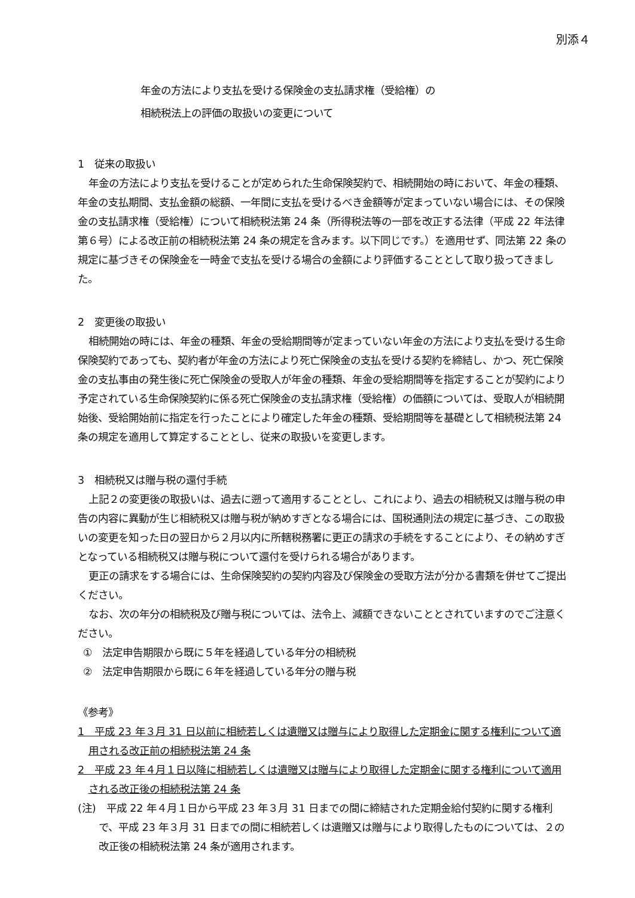別添４
年金の方法により支払を受ける保険金の支払請求権（受給権）の
相続税法上の評価の取扱いの変更について
1　従来の取扱い
年金の方法により支払を受けることが定められた生命保険契約で、相続開始の時において、年金の種類、年金の支払期間、支払金額の総額、一年間に支払を受けるべき金額等が定まっていない場合には、その保険金の支払請求権（受給権）について相続税法第 24 条（所得税法等の一部を改正する法律（平成 22 年法律第６号）による改正前の相続税法第 24 条の規定を含みます。以下同じです。）を適用せず、同法第 22 条の規定に基づきその保険金を一時金で支払を受ける場合の金額により評価することとして取り扱ってきました。
2　変更後の取扱い
相続開始の時には、年金の種類、年金の受給期間等が定まっていない年金の方法により支払を受ける生命保険契約であっても、契約者が年金の方法により死亡保険金の支払を受ける契約を締結し、かつ、死亡保険金の支払事由の発生後に死亡保険金の受取人が年金の種類、年金の受給期間等を指定することが契約により予定されている生命保険契約に係る死亡保険金の支払請求権（受給権）の価額については、受取人が相続開始後、受給開始前に指定を行ったことにより確定した年金の種類、受給期間等を基礎として相続税法第 24 条の規定を適用して算定することとし、従来の取扱いを変更します。
3　相続税又は贈与税の還付手続
上記２の変更後の取扱いは、過去に遡って適用することとし、これにより、過去の相続税又は贈与税の申告の内容に異動が生じ相続税又は贈与税が納めすぎとなる場合には、国税通則法の規定に基づき、この取扱いの変更を知った日の翌日から２月以内に所轄税務署に更正の請求の手続をすることにより、その納めすぎとなっている相続税又は贈与税について還付を受けられる場合があります。
更正の請求をする場合には、生命保険契約の契約内容及び保険金の受取方法が分かる書類を併せてご提出ください。
なお、次の年分の相続税及び贈与税については、法令上、減額できないこととされていますのでご注意ください。
①　法定申告期限から既に５年を経過している年分の相続税
②　法定申告期限から既に６年を経過している年分の贈与税
《参考》
1　平成 23 年３月 31 日以前に相続若しくは遺贈又は贈与により取得した定期金に関する権利について適用される改正前の相続税法第 24 条
2　平成 23 年４月１日以降に相続若しくは遺贈又は贈与により取得した定期金に関する権利について適用される改正後の相続税法第 24 条
(注)　平成 22 年４月１日から平成 23 年３月 31 日までの間に締結された定期金給付契約に関する権利で、平成 23 年３月 31 日までの間に相続若しくは遺贈又は贈与により取得したものについては、２の改正後の相続税法第 24 条が適用されます。